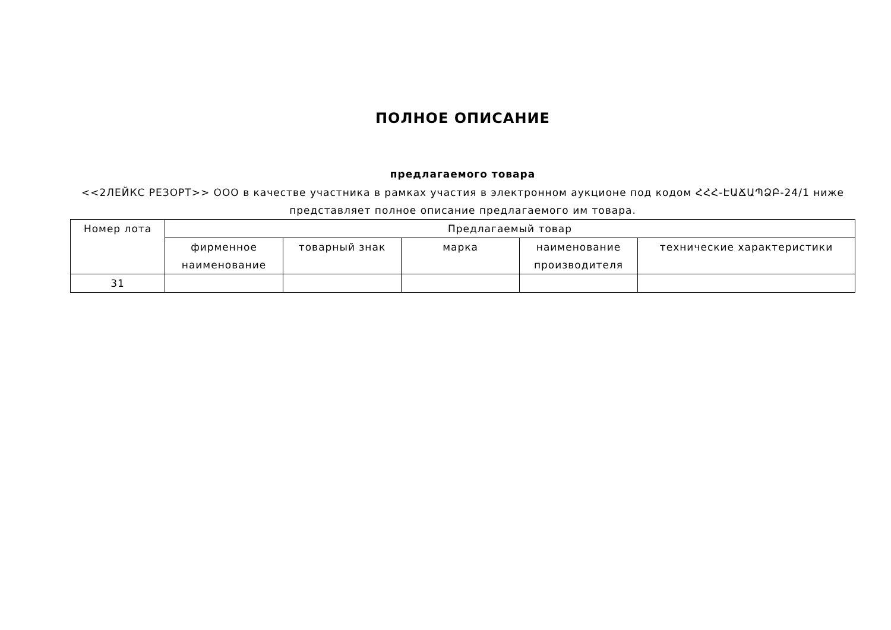ПОЛНОЕ ОПИСАНИЕ
предлагаемого товара
<<2ЛЕЙКС РЕЗОРТ>> ООО в качестве участника в рамках участия в электронном аукционе под кодом ՀՀՀ-ԷԱՃԱՊՁԲ-24/1 ниже представляет полное описание предлагаемого им товара.
| Номер лота | Предлагаемый товар | | | | |
| --- | --- | --- | --- | --- | --- |
| | фирменное наименование | товарный знак | марка | наименование производителя | технические характеристики |
| 31 | | | | | |